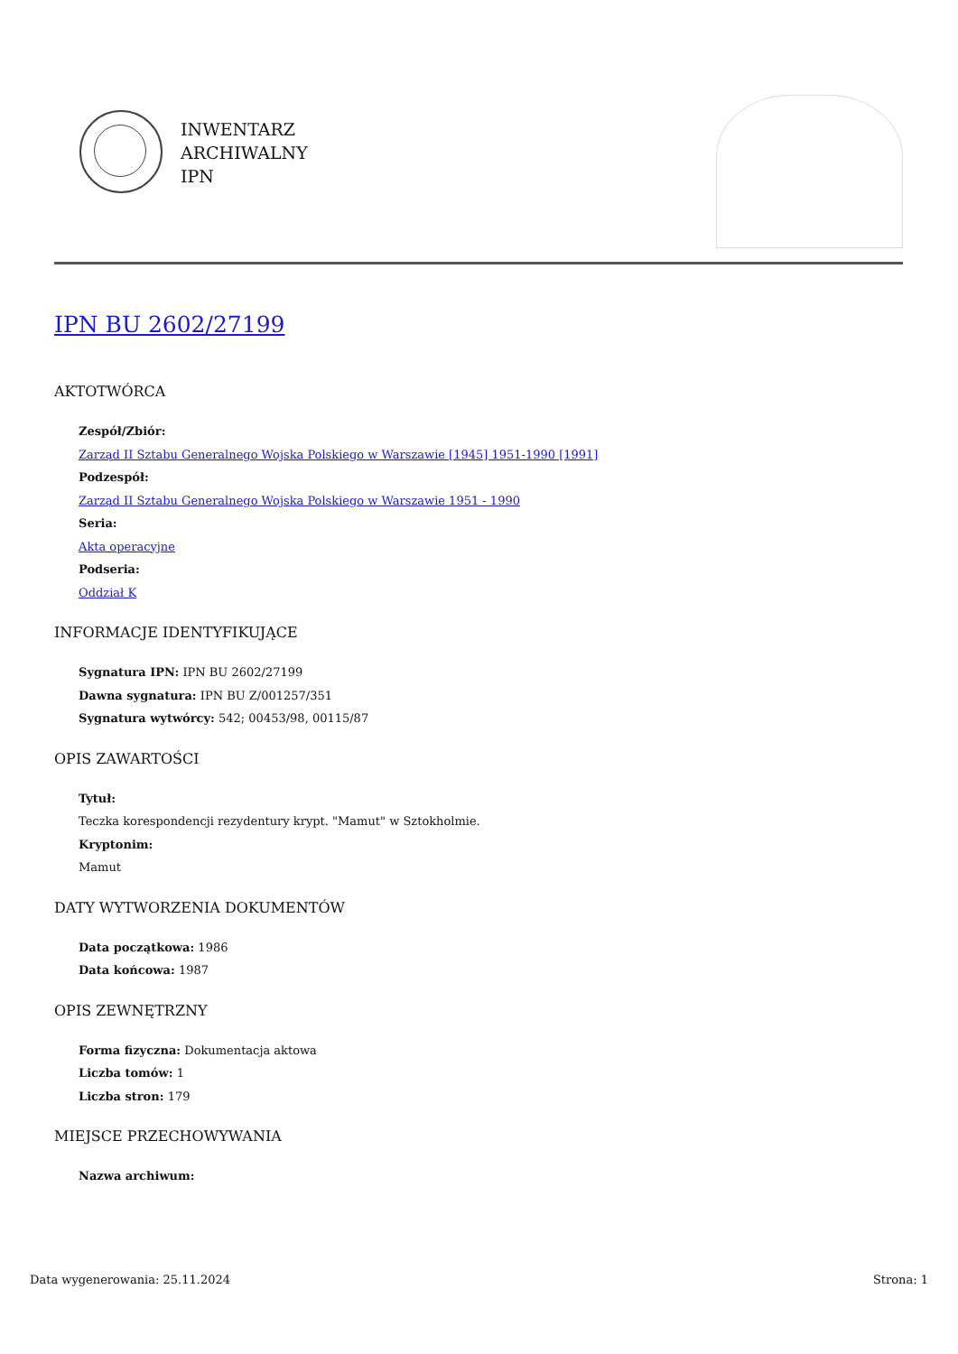INWENTARZ
ARCHIWALNY
IPN
IPN BU 2602/27199
AKTOTWÓRCA
Zespół/Zbiór:
Zarząd II Sztabu Generalnego Wojska Polskiego w Warszawie [1945] 1951-1990 [1991]
Podzespół:
Zarząd II Sztabu Generalnego Wojska Polskiego w Warszawie 1951 - 1990
Seria:
Akta operacyjne
Podseria:
Oddział K
INFORMACJE IDENTYFIKUJĄCE
Sygnatura IPN: IPN BU 2602/27199
Dawna sygnatura: IPN BU Z/001257/351
Sygnatura wytwórcy: 542; 00453/98, 00115/87
OPIS ZAWARTOŚCI
Tytuł:
Teczka korespondencji rezydentury krypt. "Mamut" w Sztokholmie.
Kryptonim:
Mamut
DATY WYTWORZENIA DOKUMENTÓW
Data początkowa: 1986
Data końcowa: 1987
OPIS ZEWNĘTRZNY
Forma fizyczna: Dokumentacja aktowa
Liczba tomów: 1
Liczba stron: 179
MIEJSCE PRZECHOWYWANIA
Nazwa archiwum:
Data wygenerowania: 25.11.2024 Strona: 1